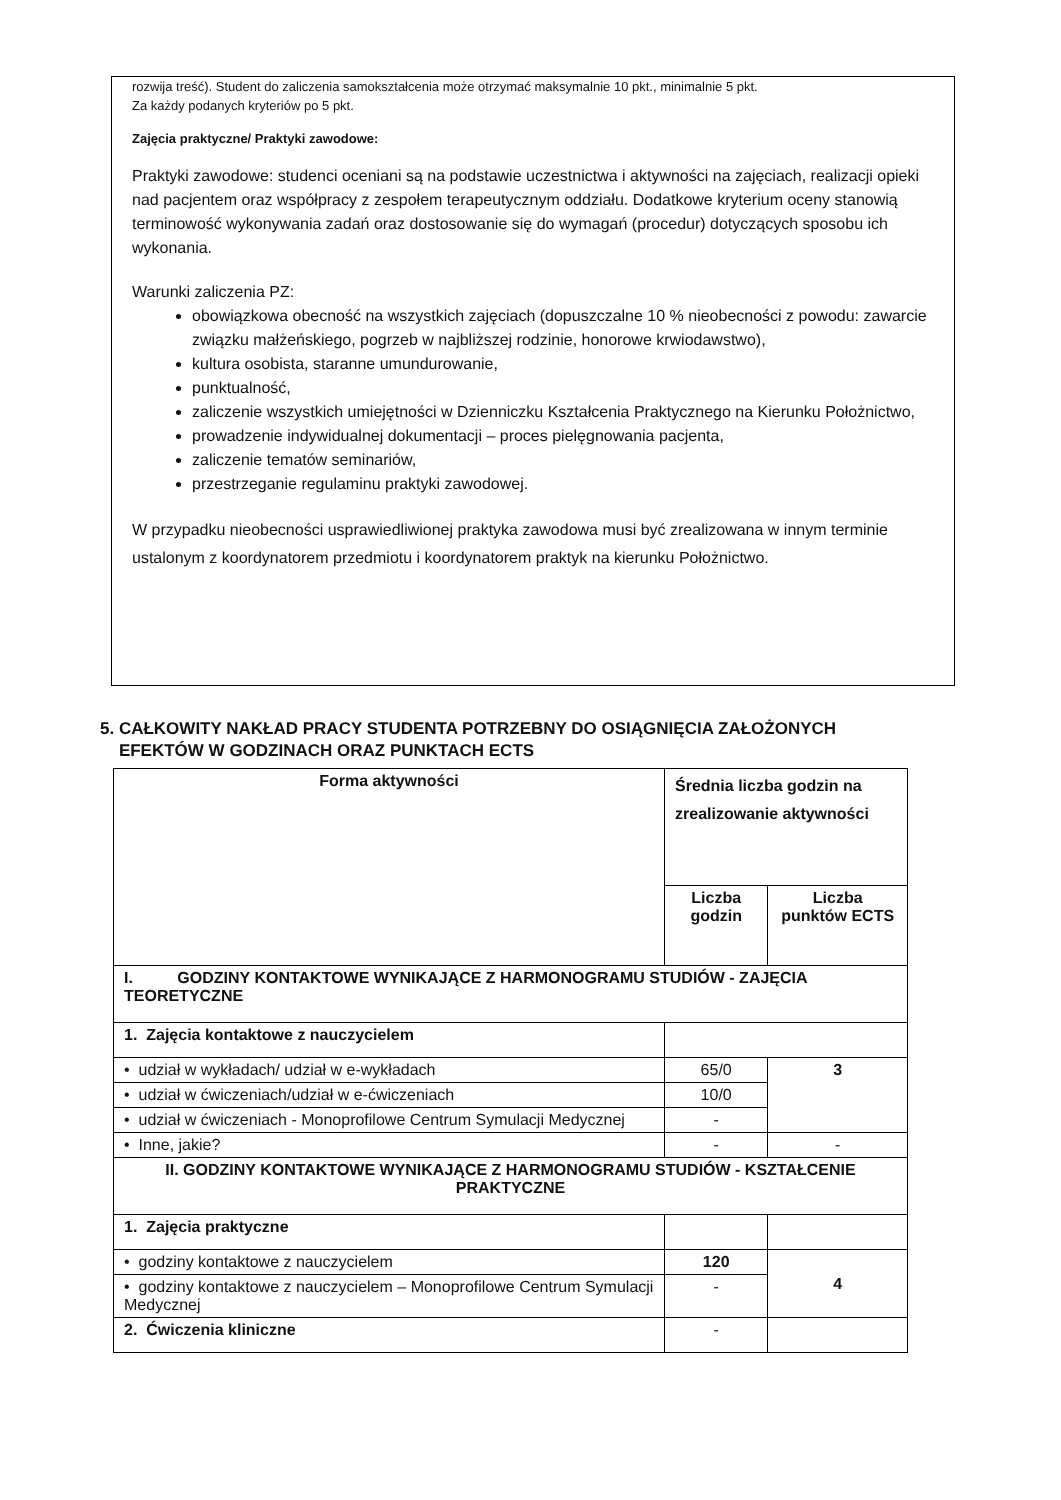rozwija treść). Student do zaliczenia samokształcenia może otrzymać maksymalnie 10 pkt., minimalnie 5 pkt.
Za każdy podanych kryteriów po 5 pkt.
Zajęcia praktyczne/ Praktyki zawodowe:
Praktyki zawodowe: studenci oceniani są na podstawie uczestnictwa i aktywności na zajęciach, realizacji opieki nad pacjentem oraz współpracy z zespołem terapeutycznym oddziału. Dodatkowe kryterium oceny stanowią terminowość wykonywania zadań oraz dostosowanie się do wymagań (procedur) dotyczących sposobu ich wykonania.
Warunki zaliczenia PZ:
obowiązkowa obecność na wszystkich zajęciach (dopuszczalne 10 % nieobecności z powodu: zawarcie związku małżeńskiego, pogrzeb w najbliższej rodzinie, honorowe krwiodawstwo),
kultura osobista, staranne umundurowanie,
punktualność,
zaliczenie wszystkich umiejętności w Dzienniczku Kształcenia Praktycznego na Kierunku Położnictwo,
prowadzenie indywidualnej dokumentacji – proces pielęgnowania pacjenta,
zaliczenie tematów seminariów,
przestrzeganie regulaminu praktyki zawodowej.
W przypadku nieobecności usprawiedliwionej praktyka zawodowa musi być zrealizowana w innym terminie ustalonym z koordynatorem przedmiotu i koordynatorem praktyk na kierunku Położnictwo.
5. CAŁKOWITY NAKŁAD PRACY STUDENTA POTRZEBNY DO OSIĄGNIĘCIA ZAŁOŻONYCH
EFEKTÓW W GODZINACH ORAZ PUNKTACH ECTS
| Forma aktywności | Średnia liczba godzin na zrealizowanie aktywności | |
| --- | --- | --- |
| | Liczba godzin | Liczba punktów ECTS |
| I. GODZINY KONTAKTOWE WYNIKAJĄCE Z HARMONOGRAMU STUDIÓW - ZAJĘCIA TEORETYCZNE | | |
| 1. Zajęcia kontaktowe z nauczycielem | | |
| • udział w wykładach/ udział w e-wykładach | 65/0 | 3 |
| • udział w ćwiczeniach/udział w e-ćwiczeniach | 10/0 | |
| • udział w ćwiczeniach - Monoprofilowe Centrum Symulacji Medycznej | - | |
| • Inne, jakie? | - | - |
| II. GODZINY KONTAKTOWE WYNIKAJĄCE Z HARMONOGRAMU STUDIÓW - KSZTAŁCENIE PRAKTYCZNE | | |
| 1. Zajęcia praktyczne | | |
| • godziny kontaktowe z nauczycielem | 120 | 4 |
| • godziny kontaktowe z nauczycielem – Monoprofilowe Centrum Symulacji Medycznej | - | |
| 2. Ćwiczenia kliniczne | - | |